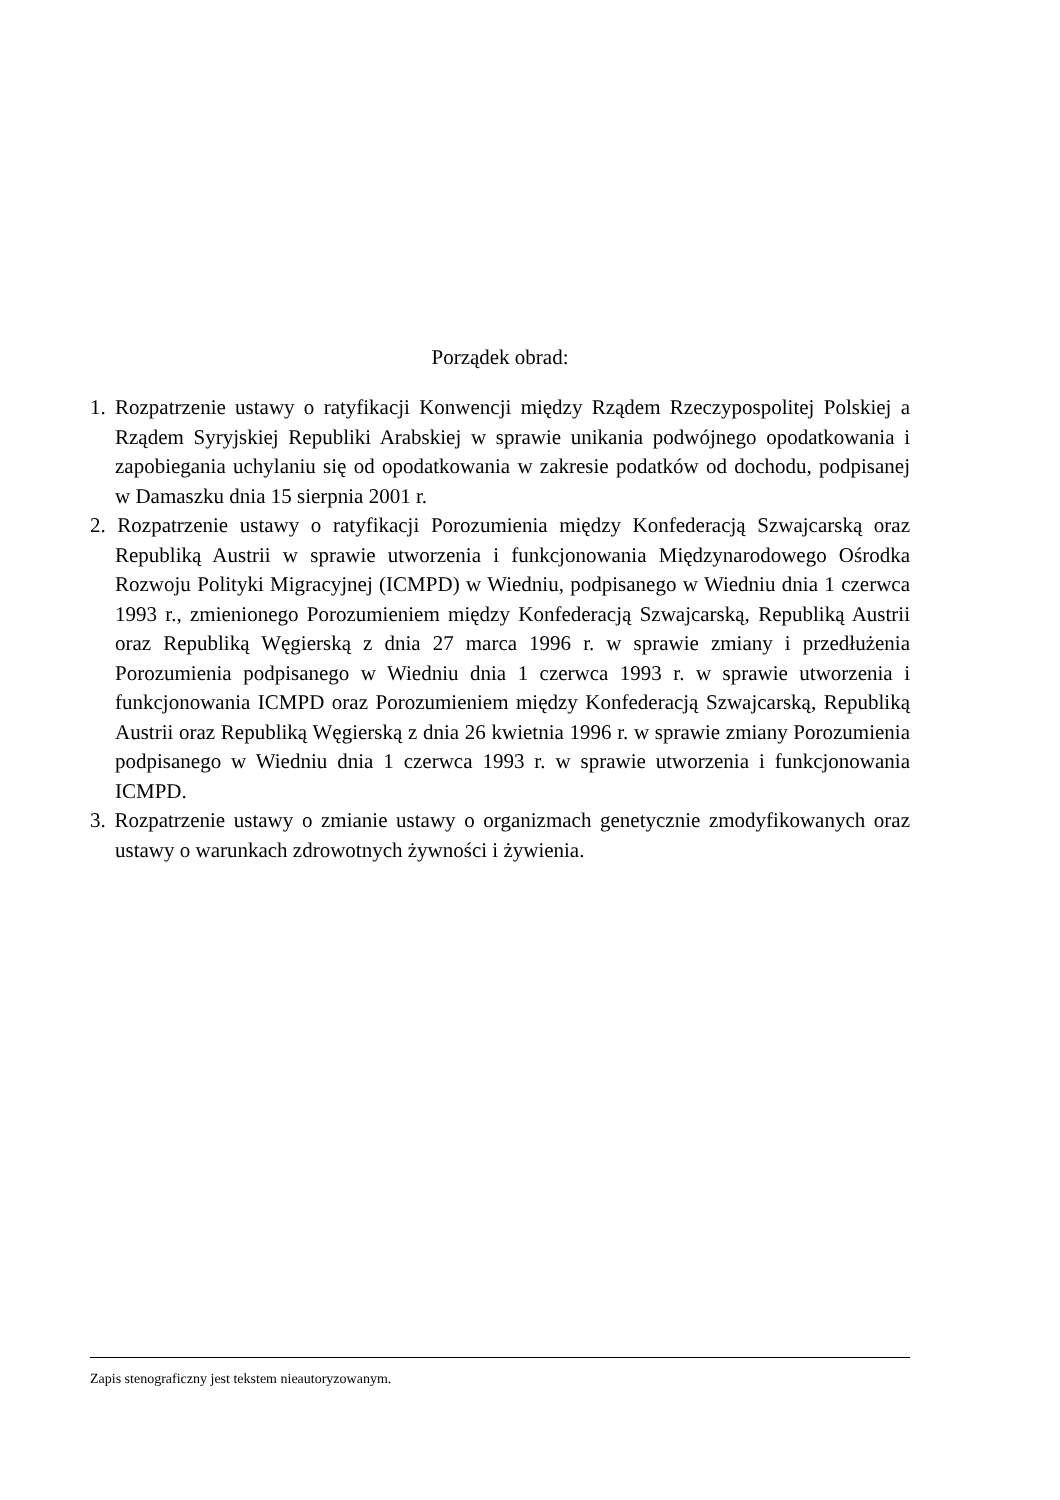Porządek obrad:
1. Rozpatrzenie ustawy o ratyfikacji Konwencji między Rządem Rzeczypospolitej Polskiej a Rządem Syryjskiej Republiki Arabskiej w sprawie unikania podwójnego opodatkowania i zapobiegania uchylaniu się od opodatkowania w zakresie podatków od dochodu, podpisanej w Damaszku dnia 15 sierpnia 2001 r.
2. Rozpatrzenie ustawy o ratyfikacji Porozumienia między Konfederacją Szwajcarską oraz Republiką Austrii w sprawie utworzenia i funkcjonowania Międzynarodowego Ośrodka Rozwoju Polityki Migracyjnej (ICMPD) w Wiedniu, podpisanego w Wiedniu dnia 1 czerwca 1993 r., zmienionego Porozumieniem między Konfederacją Szwajcarską, Republiką Austrii oraz Republiką Węgierską z dnia 27 marca 1996 r. w sprawie zmiany i przedłużenia Porozumienia podpisanego w Wiedniu dnia 1 czerwca 1993 r. w sprawie utworzenia i funkcjonowania ICMPD oraz Porozumieniem między Konfederacją Szwajcarską, Republiką Austrii oraz Republiką Węgierską z dnia 26 kwietnia 1996 r. w sprawie zmiany Porozumienia podpisanego w Wiedniu dnia 1 czerwca 1993 r. w sprawie utworzenia i funkcjonowania ICMPD.
3. Rozpatrzenie ustawy o zmianie ustawy o organizmach genetycznie zmodyfikowanych oraz ustawy o warunkach zdrowotnych żywności i żywienia.
Zapis stenograficzny jest tekstem nieautoryzowanym.